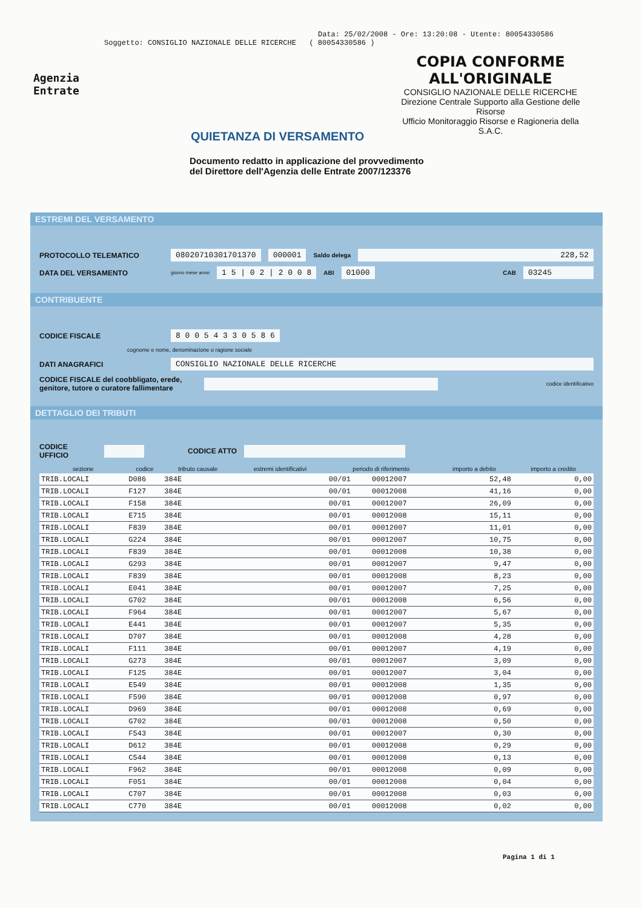Data: 25/02/2008 - Ore: 13:20:08 - Utente: 80054330586
Soggetto: CONSIGLIO NAZIONALE DELLE RICERCHE ( 80054330586 )
Agenzia
Entrate
COPIA CONFORME
ALL'ORIGINALE
CONSIGLIO NAZIONALE DELLE RICERCHE
Direzione Centrale Supporto alla Gestione delle Risorse
Ufficio Monitoraggio Risorse e Ragioneria della S.A.C.
QUIETANZA DI VERSAMENTO
Documento redatto in applicazione del provvedimento
del Direttore dell'Agenzia delle Entrate 2007/123376
ESTREMI DEL VERSAMENTO
PROTOCOLLO TELEMATICO 08020710301701370 000001 Saldo delega 228,52
DATA DEL VERSAMENTO giorno mese anno 1 5 | 0 2 | 2 0 0 8 ABI 01000 CAB 03245
CONTRIBUENTE
CODICE FISCALE 8 0 0 5 4 3 3 0 5 8 6
cognome e nome, denominazione o ragione sociale
DATI ANAGRAFICI CONSIGLIO NAZIONALE DELLE RICERCHE
CODICE FISCALE del coobbligato, erede, genitore, tutore o curatore fallimentare codice identificativo
DETTAGLIO DEI TRIBUTI
CODICE UFFICIO CODICE ATTO
| sezione | codice | tributo causale | estremi identificativi | periodo di riferimento | | importo a debito | importo a credito |
| --- | --- | --- | --- | --- | --- | --- | --- |
| TRIB.LOCALI | D086 | 384E | | 00/01 | 00012007 | 52,48 | 0,00 |
| TRIB.LOCALI | F127 | 384E | | 00/01 | 00012008 | 41,16 | 0,00 |
| TRIB.LOCALI | F158 | 384E | | 00/01 | 00012007 | 26,09 | 0,00 |
| TRIB.LOCALI | E715 | 384E | | 00/01 | 00012008 | 15,11 | 0,00 |
| TRIB.LOCALI | F839 | 384E | | 00/01 | 00012007 | 11,01 | 0,00 |
| TRIB.LOCALI | G224 | 384E | | 00/01 | 00012007 | 10,75 | 0,00 |
| TRIB.LOCALI | F839 | 384E | | 00/01 | 00012008 | 10,38 | 0,00 |
| TRIB.LOCALI | G293 | 384E | | 00/01 | 00012007 | 9,47 | 0,00 |
| TRIB.LOCALI | F839 | 384E | | 00/01 | 00012008 | 8,23 | 0,00 |
| TRIB.LOCALI | E041 | 384E | | 00/01 | 00012007 | 7,25 | 0,00 |
| TRIB.LOCALI | G702 | 384E | | 00/01 | 00012008 | 6,56 | 0,00 |
| TRIB.LOCALI | F964 | 384E | | 00/01 | 00012007 | 5,67 | 0,00 |
| TRIB.LOCALI | E441 | 384E | | 00/01 | 00012007 | 5,35 | 0,00 |
| TRIB.LOCALI | D707 | 384E | | 00/01 | 00012008 | 4,28 | 0,00 |
| TRIB.LOCALI | F111 | 384E | | 00/01 | 00012007 | 4,19 | 0,00 |
| TRIB.LOCALI | G273 | 384E | | 00/01 | 00012007 | 3,09 | 0,00 |
| TRIB.LOCALI | F125 | 384E | | 00/01 | 00012007 | 3,04 | 0,00 |
| TRIB.LOCALI | E549 | 384E | | 00/01 | 00012008 | 1,35 | 0,00 |
| TRIB.LOCALI | F590 | 384E | | 00/01 | 00012008 | 0,97 | 0,00 |
| TRIB.LOCALI | D969 | 384E | | 00/01 | 00012008 | 0,69 | 0,00 |
| TRIB.LOCALI | G702 | 384E | | 00/01 | 00012008 | 0,50 | 0,00 |
| TRIB.LOCALI | F543 | 384E | | 00/01 | 00012007 | 0,30 | 0,00 |
| TRIB.LOCALI | D612 | 384E | | 00/01 | 00012008 | 0,29 | 0,00 |
| TRIB.LOCALI | C544 | 384E | | 00/01 | 00012008 | 0,13 | 0,00 |
| TRIB.LOCALI | F962 | 384E | | 00/01 | 00012008 | 0,09 | 0,00 |
| TRIB.LOCALI | F051 | 384E | | 00/01 | 00012008 | 0,04 | 0,00 |
| TRIB.LOCALI | C707 | 384E | | 00/01 | 00012008 | 0,03 | 0,00 |
| TRIB.LOCALI | C770 | 384E | | 00/01 | 00012008 | 0,02 | 0,00 |
Pagina 1 di 1